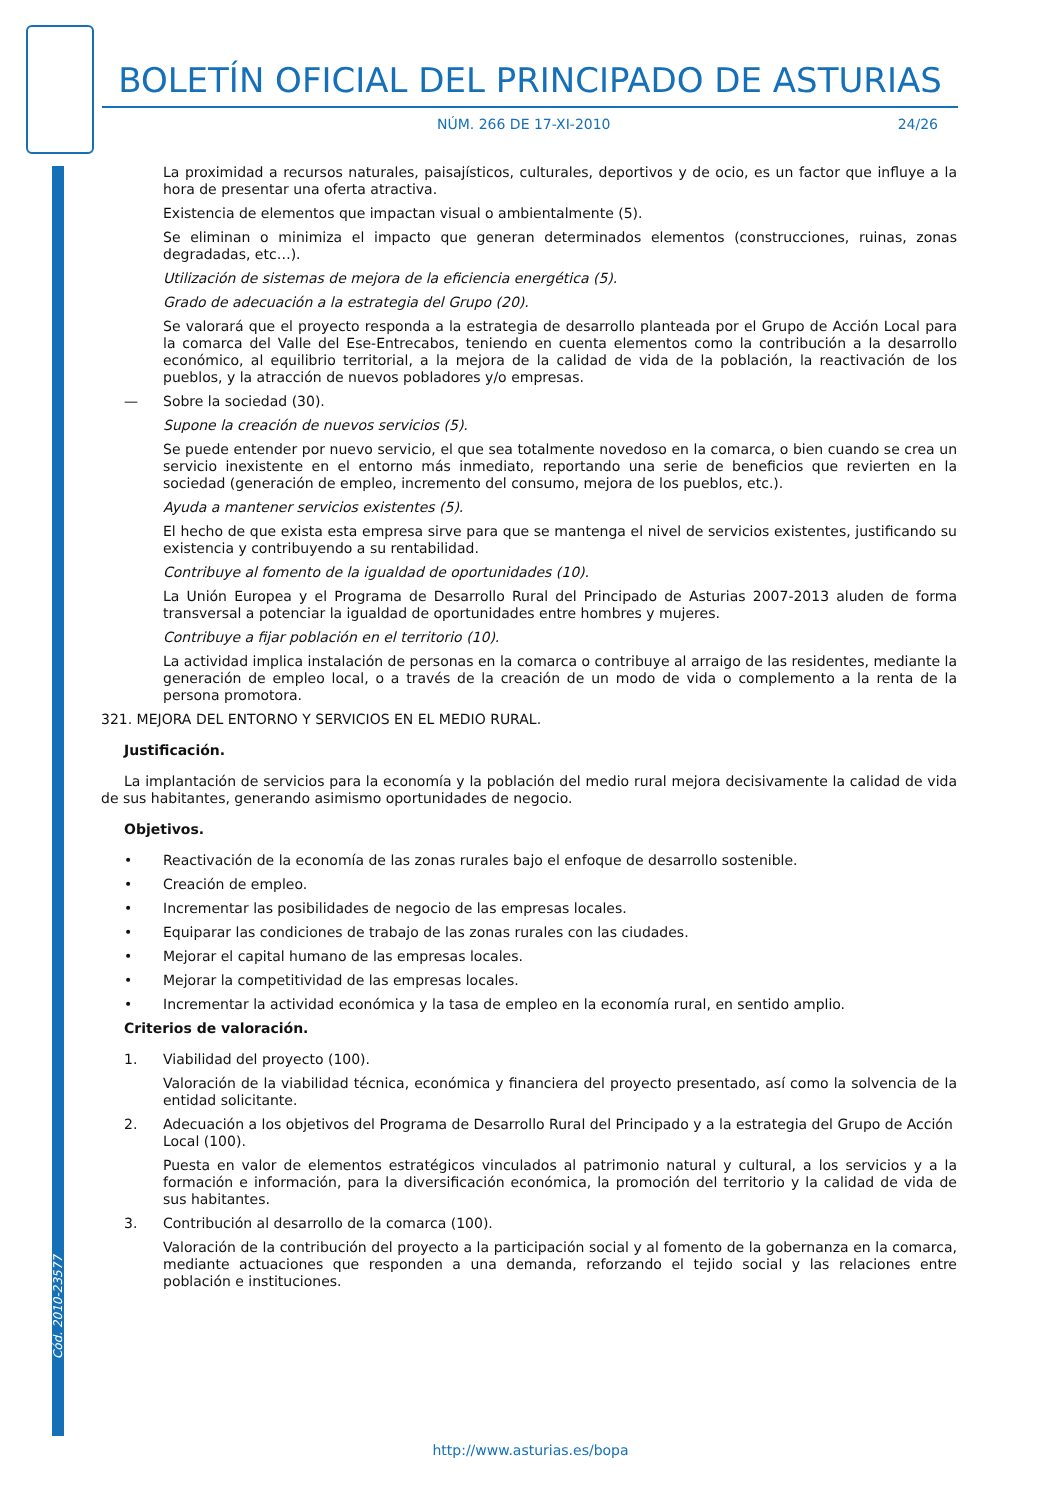BOLETÍN OFICIAL DEL PRINCIPADO DE ASTURIAS
NÚM. 266 DE 17-XI-2010 24/26
Cód. 2010-23577
La proximidad a recursos naturales, paisajísticos, culturales, deportivos y de ocio, es un factor que influye a la hora de presentar una oferta atractiva.
Existencia de elementos que impactan visual o ambientalmente (5).
Se eliminan o minimiza el impacto que generan determinados elementos (construcciones, ruinas, zonas degradadas, etc…).
Utilización de sistemas de mejora de la eficiencia energética (5).
Grado de adecuación a la estrategia del Grupo (20).
Se valorará que el proyecto responda a la estrategia de desarrollo planteada por el Grupo de Acción Local para la comarca del Valle del Ese-Entrecabos, teniendo en cuenta elementos como la contribución a la desarrollo económico, al equilibrio territorial, a la mejora de la calidad de vida de la población, la reactivación de los pueblos, y la atracción de nuevos pobladores y/o empresas.
— Sobre la sociedad (30).
Supone la creación de nuevos servicios (5).
Se puede entender por nuevo servicio, el que sea totalmente novedoso en la comarca, o bien cuando se crea un servicio inexistente en el entorno más inmediato, reportando una serie de beneficios que revierten en la sociedad (generación de empleo, incremento del consumo, mejora de los pueblos, etc.).
Ayuda a mantener servicios existentes (5).
El hecho de que exista esta empresa sirve para que se mantenga el nivel de servicios existentes, justificando su existencia y contribuyendo a su rentabilidad.
Contribuye al fomento de la igualdad de oportunidades (10).
La Unión Europea y el Programa de Desarrollo Rural del Principado de Asturias 2007-2013 aluden de forma transversal a potenciar la igualdad de oportunidades entre hombres y mujeres.
Contribuye a fijar población en el territorio (10).
La actividad implica instalación de personas en la comarca o contribuye al arraigo de las residentes, mediante la generación de empleo local, o a través de la creación de un modo de vida o complemento a la renta de la persona promotora.
321. MEJORA DEL ENTORNO Y SERVICIOS EN EL MEDIO RURAL.
Justificación.
La implantación de servicios para la economía y la población del medio rural mejora decisivamente la calidad de vida de sus habitantes, generando asimismo oportunidades de negocio.
Objetivos.
• Reactivación de la economía de las zonas rurales bajo el enfoque de desarrollo sostenible.
• Creación de empleo.
• Incrementar las posibilidades de negocio de las empresas locales.
• Equiparar las condiciones de trabajo de las zonas rurales con las ciudades.
• Mejorar el capital humano de las empresas locales.
• Mejorar la competitividad de las empresas locales.
• Incrementar la actividad económica y la tasa de empleo en la economía rural, en sentido amplio.
Criterios de valoración.
1. Viabilidad del proyecto (100).
Valoración de la viabilidad técnica, económica y financiera del proyecto presentado, así como la solvencia de la entidad solicitante.
2. Adecuación a los objetivos del Programa de Desarrollo Rural del Principado y a la estrategia del Grupo de Acción Local (100).
Puesta en valor de elementos estratégicos vinculados al patrimonio natural y cultural, a los servicios y a la formación e información, para la diversificación económica, la promoción del territorio y la calidad de vida de sus habitantes.
3. Contribución al desarrollo de la comarca (100).
Valoración de la contribución del proyecto a la participación social y al fomento de la gobernanza en la comarca, mediante actuaciones que responden a una demanda, reforzando el tejido social y las relaciones entre población e instituciones.
http://www.asturias.es/bopa